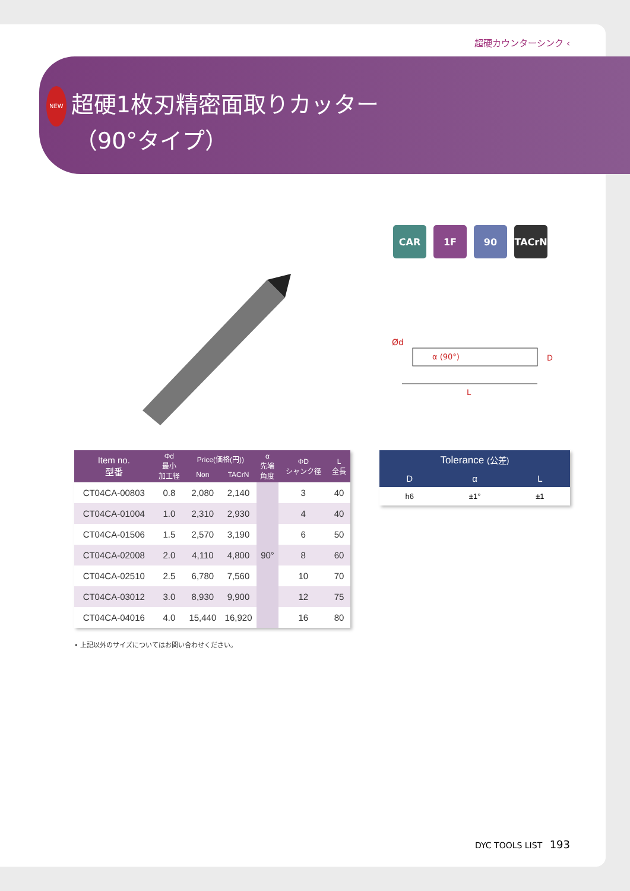超硬カウンターシンク ‹
NEW 超硬1枚刃精密面取りカッター
（90°タイプ）
CAR
1F 90 TACrN
Ød
α (90°) D
L
| Item no. 型番 | Φd 最小 加工径 | Price(価格(円)) | | α 先端 角度 | ΦD シャンク径 | L 全長 |
| --- | --- | --- | --- | --- | --- | --- |
| | | Non | TACrN | | | |
| CT04CA-00803 | 0.8 | 2,080 | 2,140 | 90° | 3 | 40 |
| CT04CA-01004 | 1.0 | 2,310 | 2,930 | | 4 | 40 |
| CT04CA-01506 | 1.5 | 2,570 | 3,190 | | 6 | 50 |
| CT04CA-02008 | 2.0 | 4,110 | 4,800 | | 8 | 60 |
| CT04CA-02510 | 2.5 | 6,780 | 7,560 | | 10 | 70 |
| CT04CA-03012 | 3.0 | 8,930 | 9,900 | | 12 | 75 |
| CT04CA-04016 | 4.0 | 15,440 | 16,920 | | 16 | 80 |
| Tolerance (公差) | | |
| --- | --- | --- |
| D | α | L |
| h6 | ±1° | ±1 |
• 上記以外のサイズについてはお問い合わせください。
DYC TOOLS LIST 193